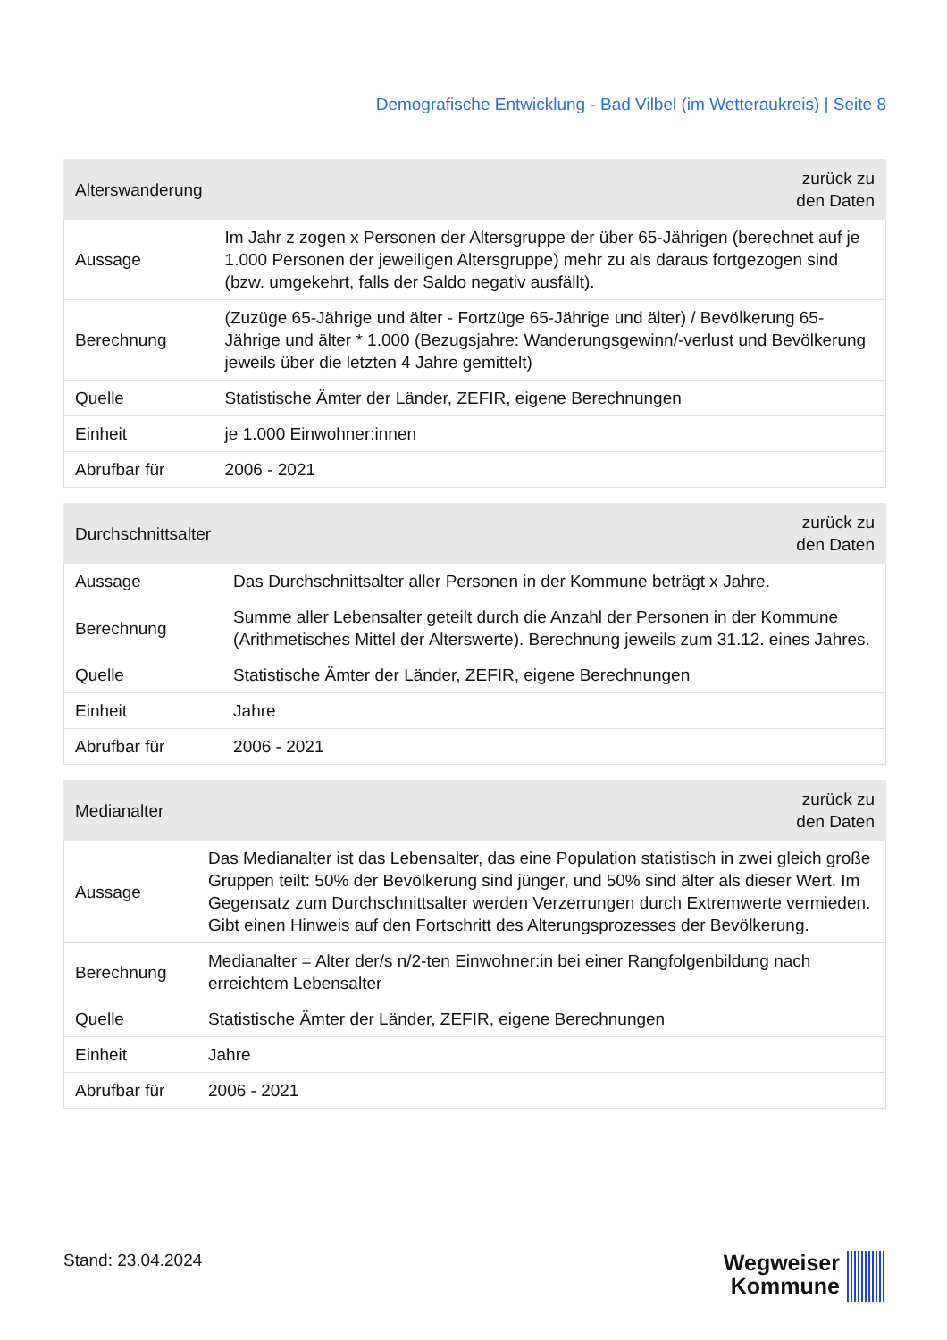Demografische Entwicklung - Bad Vilbel (im Wetteraukreis) | Seite 8
| Alterswanderung | zurück zu den Daten |
| --- | --- |
| Aussage | Im Jahr z zogen x Personen der Altersgruppe der über 65-Jährigen (berechnet auf je 1.000 Personen der jeweiligen Altersgruppe) mehr zu als daraus fortgezogen sind (bzw. umgekehrt, falls der Saldo negativ ausfällt). |
| Berechnung | (Zuzüge 65-Jährige und älter - Fortzüge 65-Jährige und älter) / Bevölkerung 65-Jährige und älter * 1.000 (Bezugsjahre: Wanderungsgewinn/-verlust und Bevölkerung jeweils über die letzten 4 Jahre gemittelt) |
| Quelle | Statistische Ämter der Länder, ZEFIR, eigene Berechnungen |
| Einheit | je 1.000 Einwohner:innen |
| Abrufbar für | 2006 - 2021 |
| Durchschnittsalter | zurück zu den Daten |
| --- | --- |
| Aussage | Das Durchschnittsalter aller Personen in der Kommune beträgt x Jahre. |
| Berechnung | Summe aller Lebensalter geteilt durch die Anzahl der Personen in der Kommune (Arithmetisches Mittel der Alterswerte). Berechnung jeweils zum 31.12. eines Jahres. |
| Quelle | Statistische Ämter der Länder, ZEFIR, eigene Berechnungen |
| Einheit | Jahre |
| Abrufbar für | 2006 - 2021 |
| Medianalter | zurück zu den Daten |
| --- | --- |
| Aussage | Das Medianalter ist das Lebensalter, das eine Population statistisch in zwei gleich große Gruppen teilt: 50% der Bevölkerung sind jünger, und 50% sind älter als dieser Wert. Im Gegensatz zum Durchschnittsalter werden Verzerrungen durch Extremwerte vermieden. Gibt einen Hinweis auf den Fortschritt des Alterungsprozesses der Bevölkerung. |
| Berechnung | Medianalter = Alter der/s n/2-ten Einwohner:in bei einer Rangfolgenbildung nach erreichtem Lebensalter |
| Quelle | Statistische Ämter der Länder, ZEFIR, eigene Berechnungen |
| Einheit | Jahre |
| Abrufbar für | 2006 - 2021 |
Stand: 23.04.2024
Wegweiser
Kommune